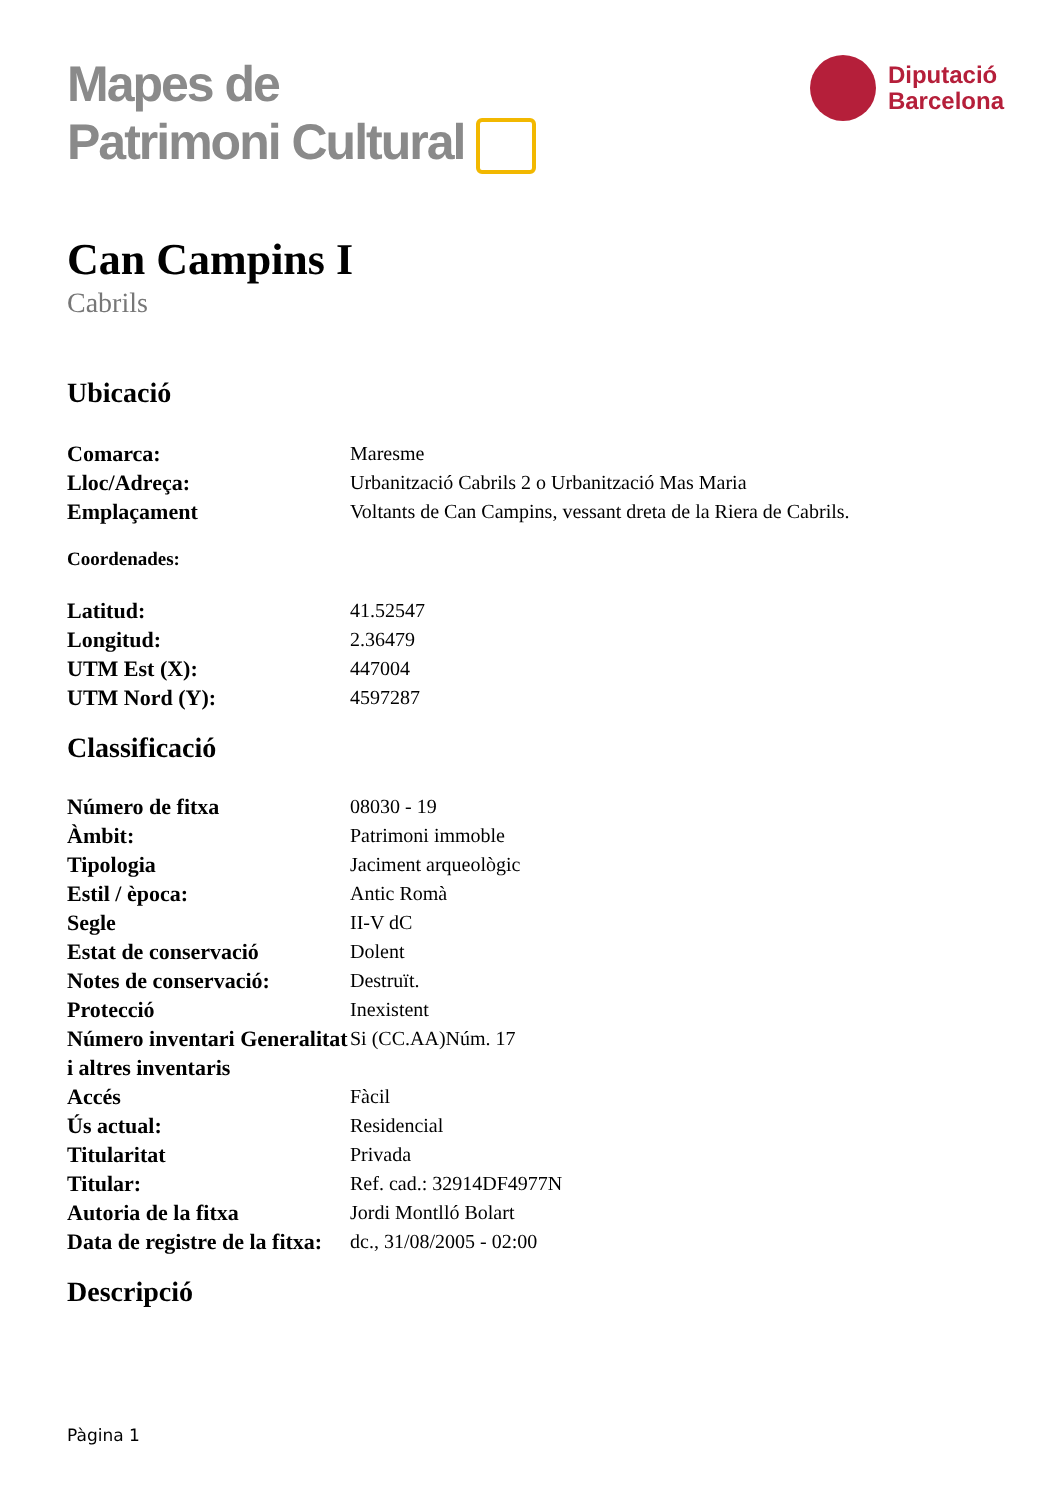Mapes de
Patrimoni Cultural
Diputació
Barcelona
Can Campins I
Cabrils
Ubicació
| Comarca: | Maresme |
| Lloc/Adreça: | Urbanització Cabrils 2 o Urbanització Mas Maria |
| Emplaçament | Voltants de Can Campins, vessant dreta de la Riera de Cabrils. |
Coordenades:
| Latitud: | 41.52547 |
| Longitud: | 2.36479 |
| UTM Est (X): | 447004 |
| UTM Nord (Y): | 4597287 |
Classificació
| Número de fitxa | 08030 - 19 |
| Àmbit: | Patrimoni immoble |
| Tipologia | Jaciment arqueològic |
| Estil / època: | Antic Romà |
| Segle | II-V dC |
| Estat de conservació | Dolent |
| Notes de conservació: | Destruït. |
| Protecció | Inexistent |
| Número inventari Generalitat i altres inventaris | Si (CC.AA)Núm. 17 |
| Accés | Fàcil |
| Ús actual: | Residencial |
| Titularitat | Privada |
| Titular: | Ref. cad.: 32914DF4977N |
| Autoria de la fitxa | Jordi Montlló Bolart |
| Data de registre de la fitxa: | dc., 31/08/2005 - 02:00 |
Descripció
Pàgina 1